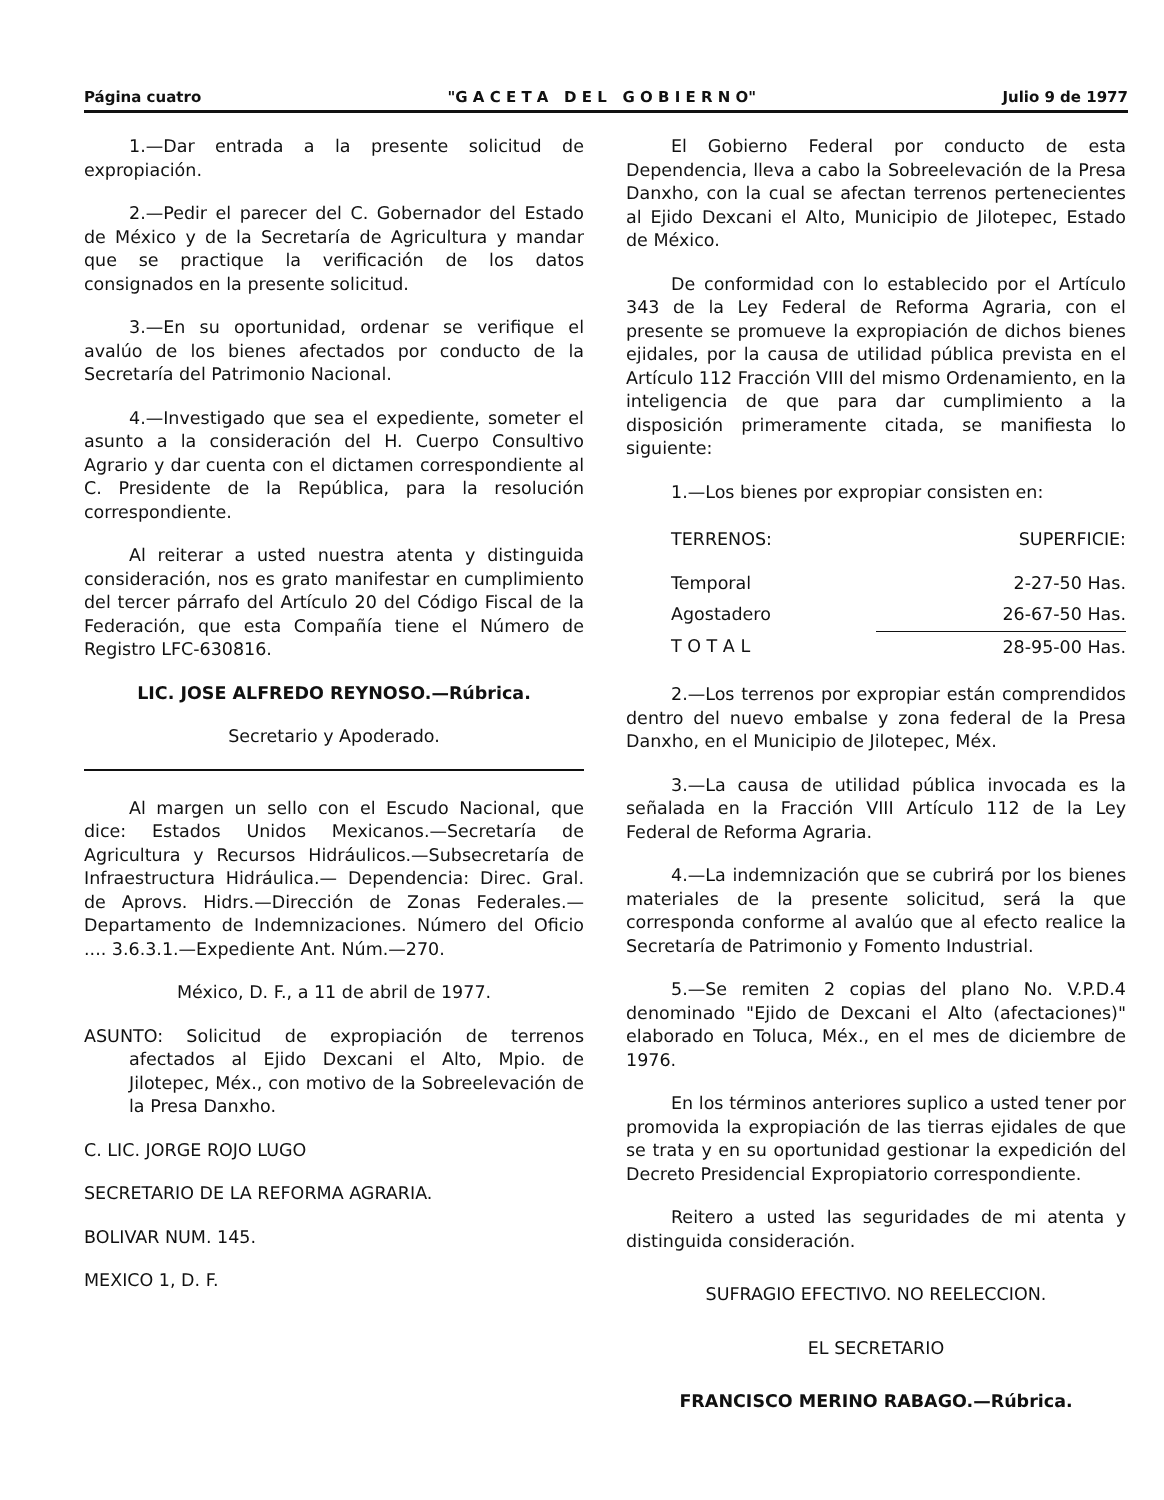Página cuatro "G A C E T A D E L G O B I E R N O" Julio 9 de 1977
1.—Dar entrada a la presente solicitud de expropiación.
2.—Pedir el parecer del C. Gobernador del Estado de México y de la Secretaría de Agricultura y mandar que se practique la verificación de los datos consignados en la presente solicitud.
3.—En su oportunidad, ordenar se verifique el avalúo de los bienes afectados por conducto de la Secretaría del Patrimonio Nacional.
4.—Investigado que sea el expediente, someter el asunto a la consideración del H. Cuerpo Consultivo Agrario y dar cuenta con el dictamen correspondiente al C. Presidente de la República, para la resolución correspondiente.
Al reiterar a usted nuestra atenta y distinguida consideración, nos es grato manifestar en cumplimiento del tercer párrafo del Artículo 20 del Código Fiscal de la Federación, que esta Compañía tiene el Número de Registro LFC-630816.
LIC. JOSE ALFREDO REYNOSO.—Rúbrica.
Secretario y Apoderado.
Al margen un sello con el Escudo Nacional, que dice: Estados Unidos Mexicanos.—Secretaría de Agricultura y Recursos Hidráulicos.—Subsecretaría de Infraestructura Hidráulica.— Dependencia: Direc. Gral. de Aprovs. Hidrs.—Dirección de Zonas Federales.—Departamento de Indemnizaciones. Número del Oficio .... 3.6.3.1.—Expediente Ant. Núm.—270.
México, D. F., a 11 de abril de 1977.
ASUNTO: Solicitud de expropiación de terrenos afectados al Ejido Dexcani el Alto, Mpio. de Jilotepec, Méx., con motivo de la Sobreelevación de la Presa Danxho.
C. LIC. JORGE ROJO LUGO
SECRETARIO DE LA REFORMA AGRARIA.
BOLIVAR NUM. 145.
MEXICO 1, D. F.
El Gobierno Federal por conducto de esta Dependencia, lleva a cabo la Sobreelevación de la Presa Danxho, con la cual se afectan terrenos pertenecientes al Ejido Dexcani el Alto, Municipio de Jilotepec, Estado de México.
De conformidad con lo establecido por el Artículo 343 de la Ley Federal de Reforma Agraria, con el presente se promueve la expropiación de dichos bienes ejidales, por la causa de utilidad pública prevista en el Artículo 112 Fracción VIII del mismo Ordenamiento, en la inteligencia de que para dar cumplimiento a la disposición primeramente citada, se manifiesta lo siguiente:
1.—Los bienes por expropiar consisten en:
| TERRENOS: | SUPERFICIE: |
| Temporal | 2-27-50 Has. |
| Agostadero | 26-67-50 Has. |
| T O T A L | 28-95-00 Has. |
2.—Los terrenos por expropiar están comprendidos dentro del nuevo embalse y zona federal de la Presa Danxho, en el Municipio de Jilotepec, Méx.
3.—La causa de utilidad pública invocada es la señalada en la Fracción VIII Artículo 112 de la Ley Federal de Reforma Agraria.
4.—La indemnización que se cubrirá por los bienes materiales de la presente solicitud, será la que corresponda conforme al avalúo que al efecto realice la Secretaría de Patrimonio y Fomento Industrial.
5.—Se remiten 2 copias del plano No. V.P.D.4 denominado "Ejido de Dexcani el Alto (afectaciones)" elaborado en Toluca, Méx., en el mes de diciembre de 1976.
En los términos anteriores suplico a usted tener por promovida la expropiación de las tierras ejidales de que se trata y en su oportunidad gestionar la expedición del Decreto Presidencial Expropiatorio correspondiente.
Reitero a usted las seguridades de mi atenta y distinguida consideración.
SUFRAGIO EFECTIVO. NO REELECCION.
EL SECRETARIO
FRANCISCO MERINO RABAGO.—Rúbrica.